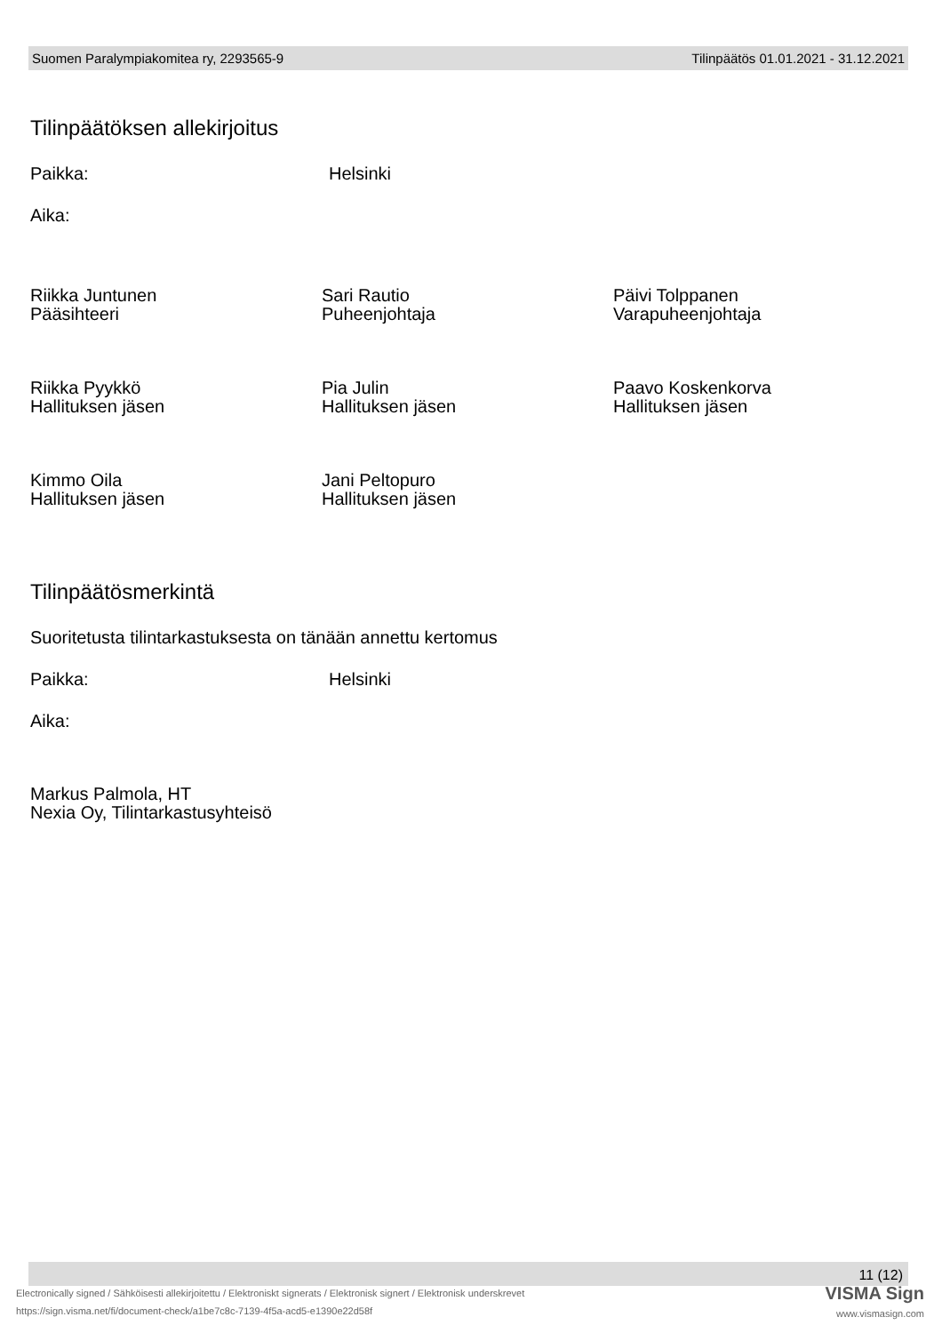Suomen Paralympiakomitea ry, 2293565-9 Tilinpäätös 01.01.2021 - 31.12.2021
Tilinpäätöksen allekirjoitus
Paikka: Helsinki
Aika:
Riikka Juntunen
Pääsihteeri
Sari Rautio
Puheenjohtaja
Päivi Tolppanen
Varapuheenjohtaja
Riikka Pyykkö
Hallituksen jäsen
Pia Julin
Hallituksen jäsen
Paavo Koskenkorva
Hallituksen jäsen
Kimmo Oila
Hallituksen jäsen
Jani Peltopuro
Hallituksen jäsen
Tilinpäätösmerkintä
Suoritetusta tilintarkastuksesta on tänään annettu kertomus
Paikka: Helsinki
Aika:
Markus Palmola, HT
Nexia Oy, Tilintarkastusyhteisö
11 (12)
VISMA Sign
www.vismasign.com
Electronically signed / Sähköisesti allekirjoitettu / Elektroniskt signerats / Elektronisk signert / Elektronisk underskrevet
https://sign.visma.net/fi/document-check/a1be7c8c-7139-4f5a-acd5-e1390e22d58f